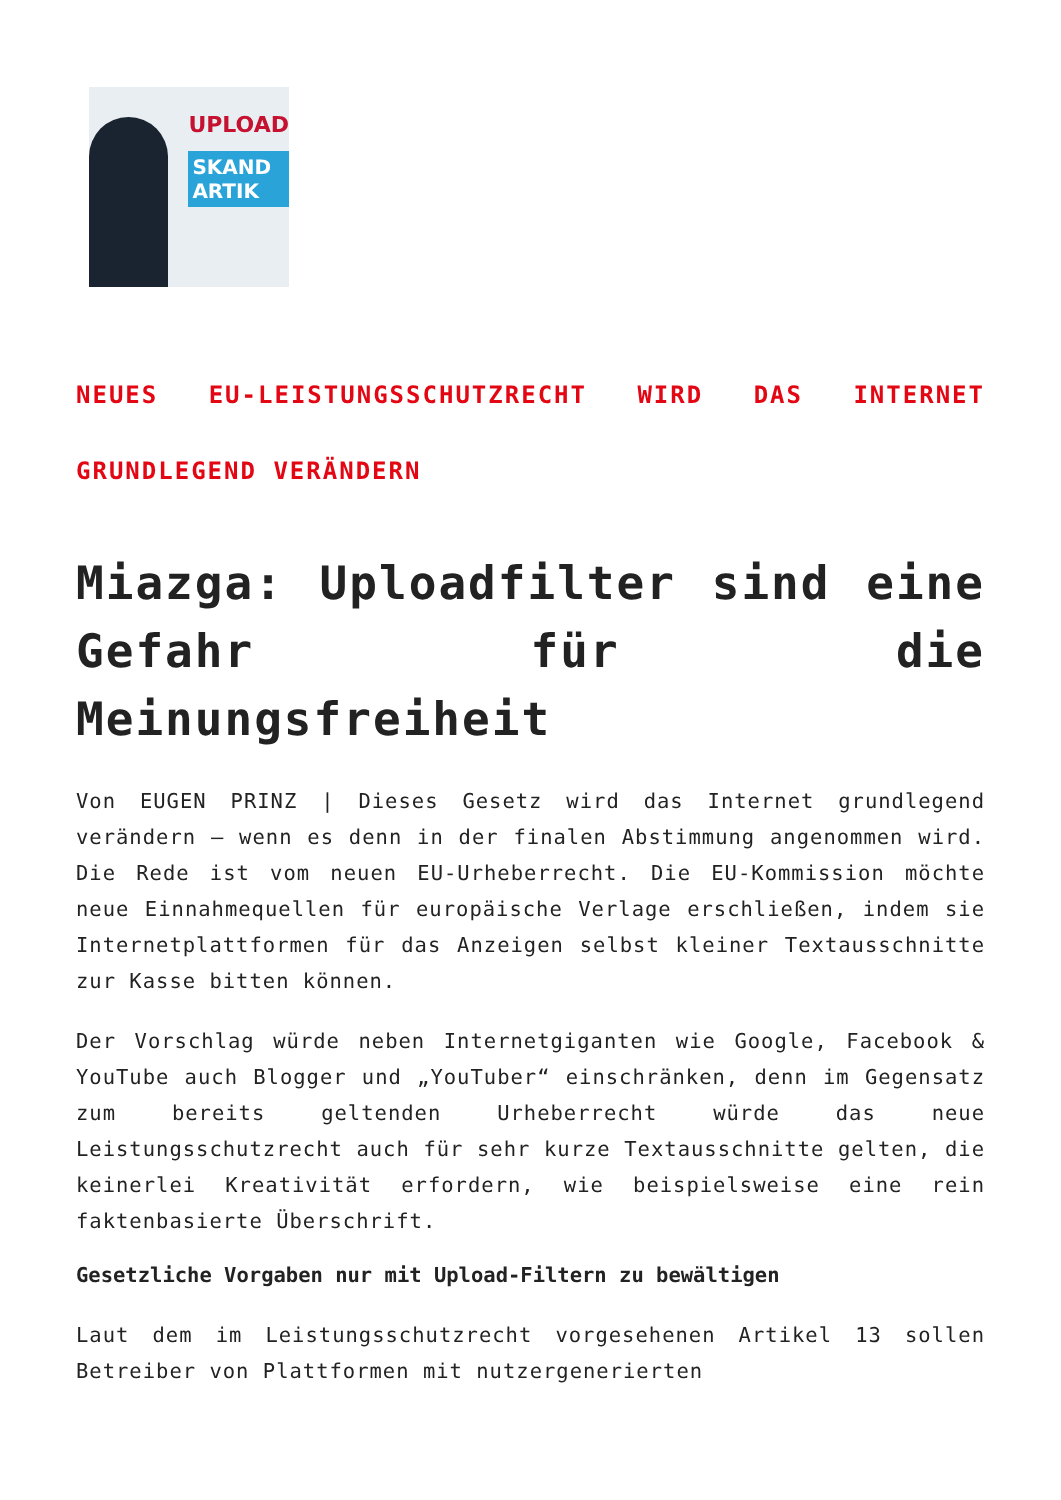UPLOAD
SKAND
ARTIK
NEUES EU-LEISTUNGSSCHUTZRECHT WIRD DAS INTERNET GRUNDLEGEND VERÄNDERN
Miazga: Uploadfilter sind eine Gefahr für die Meinungsfreiheit
Von EUGEN PRINZ | Dieses Gesetz wird das Internet grundlegend verändern – wenn es denn in der finalen Abstimmung angenommen wird. Die Rede ist vom neuen EU-Urheberrecht. Die EU-Kommission möchte neue Einnahmequellen für europäische Verlage erschließen, indem sie Internetplattformen für das Anzeigen selbst kleiner Textausschnitte zur Kasse bitten können.
Der Vorschlag würde neben Internetgiganten wie Google, Facebook & YouTube auch Blogger und „YouTuber“ einschränken, denn im Gegensatz zum bereits geltenden Urheberrecht würde das neue Leistungsschutzrecht auch für sehr kurze Textausschnitte gelten, die keinerlei Kreativität erfordern, wie beispielsweise eine rein faktenbasierte Überschrift.
Gesetzliche Vorgaben nur mit Upload-Filtern zu bewältigen
Laut dem im Leistungsschutzrecht vorgesehenen Artikel 13 sollen Betreiber von Plattformen mit nutzergenerierten